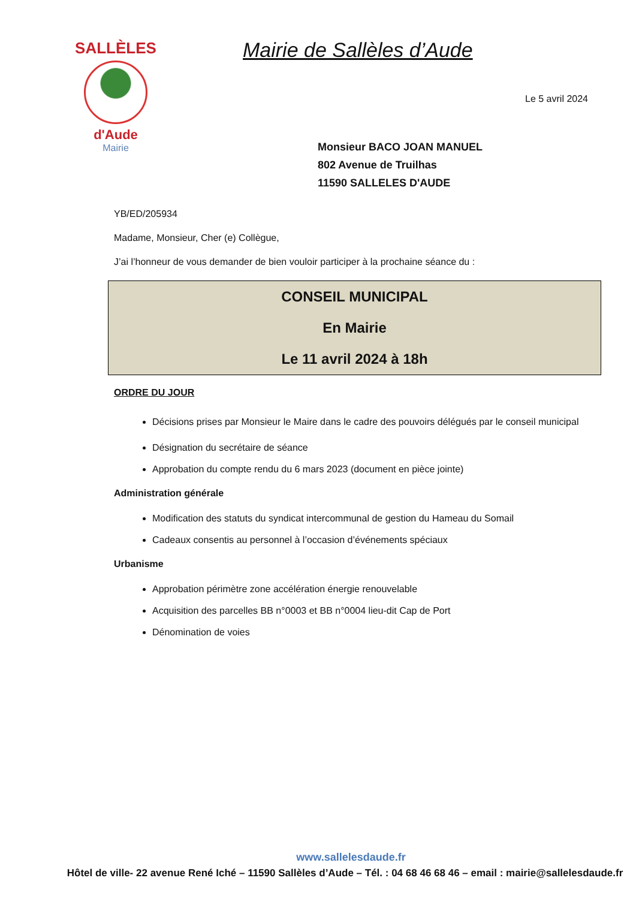SALLÈLES
d'Aude
Mairie
Mairie de Sallèles d’Aude
Le 5 avril 2024
Monsieur BACO JOAN MANUEL
802 Avenue de Truilhas
11590 SALLELES D'AUDE
YB/ED/205934
Madame, Monsieur, Cher (e) Collègue,
J’ai l’honneur de vous demander de bien vouloir participer à la prochaine séance du :
CONSEIL MUNICIPAL
En Mairie
Le 11 avril 2024 à 18h
ORDRE DU JOUR
Décisions prises par Monsieur le Maire dans le cadre des pouvoirs délégués par le conseil municipal
Désignation du secrétaire de séance
Approbation du compte rendu du 6 mars 2023 (document en pièce jointe)
Administration générale
Modification des statuts du syndicat intercommunal de gestion du Hameau du Somail
Cadeaux consentis au personnel à l’occasion d’événements spéciaux
Urbanisme
Approbation périmètre zone accélération énergie renouvelable
Acquisition des parcelles BB n°0003 et BB n°0004 lieu-dit Cap de Port
Dénomination de voies
www.sallelesdaude.fr
Hôtel de ville- 22 avenue René Iché – 11590 Sallèles d’Aude – Tél. : 04 68 46 68 46 – email : mairie@sallelesdaude.fr